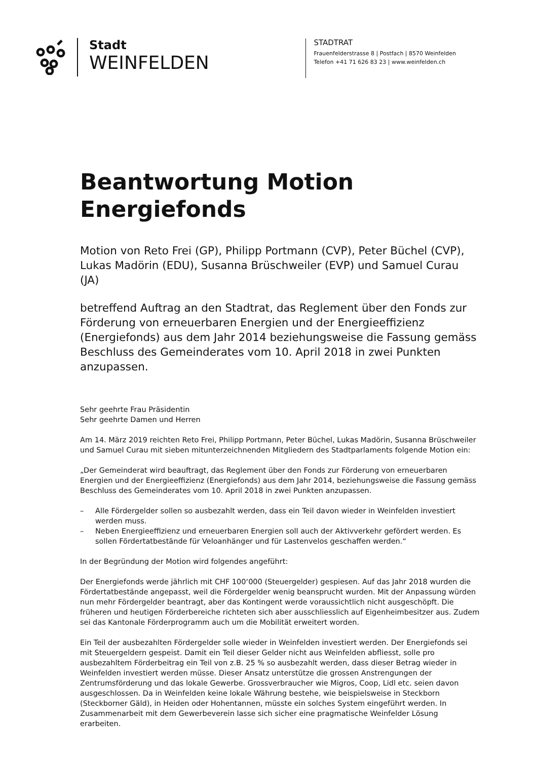Stadt
WEINFELDEN
STADTRAT
Frauenfelderstrasse 8 | Postfach | 8570 Weinfelden
Telefon +41 71 626 83 23 | www.weinfelden.ch
Beantwortung Motion
Energiefonds
Motion von Reto Frei (GP), Philipp Portmann (CVP), Peter Büchel (CVP), Lukas Madörin (EDU), Susanna Brüschweiler (EVP) und Samuel Curau (JA)
betreffend Auftrag an den Stadtrat, das Reglement über den Fonds zur Förderung von erneuerbaren Energien und der Energieeffizienz (Energiefonds) aus dem Jahr 2014 beziehungsweise die Fassung gemäss Beschluss des Gemeinderates vom 10. April 2018 in zwei Punkten anzupassen.
Sehr geehrte Frau Präsidentin
Sehr geehrte Damen und Herren
Am 14. März 2019 reichten Reto Frei, Philipp Portmann, Peter Büchel, Lukas Madörin, Susanna Brüschweiler und Samuel Curau mit sieben mitunterzeichnenden Mitgliedern des Stadtparlaments folgende Motion ein:
„Der Gemeinderat wird beauftragt, das Reglement über den Fonds zur Förderung von erneuerbaren Energien und der Energieeffizienz (Energiefonds) aus dem Jahr 2014, beziehungsweise die Fassung gemäss Beschluss des Gemeinderates vom 10. April 2018 in zwei Punkten anzupassen.
– Alle Fördergelder sollen so ausbezahlt werden, dass ein Teil davon wieder in Weinfelden investiert werden muss.
– Neben Energieeffizienz und erneuerbaren Energien soll auch der Aktivverkehr gefördert werden. Es sollen Fördertatbestände für Veloanhänger und für Lastenvelos geschaffen werden.“
In der Begründung der Motion wird folgendes angeführt:
Der Energiefonds werde jährlich mit CHF 100‘000 (Steuergelder) gespiesen. Auf das Jahr 2018 wurden die Fördertatbestände angepasst, weil die Fördergelder wenig beansprucht wurden. Mit der Anpassung würden nun mehr Fördergelder beantragt, aber das Kontingent werde voraussichtlich nicht ausgeschöpft. Die früheren und heutigen Förderbereiche richteten sich aber ausschliesslich auf Eigenheimbesitzer aus. Zudem sei das Kantonale Förderprogramm auch um die Mobilität erweitert worden.
Ein Teil der ausbezahlten Fördergelder solle wieder in Weinfelden investiert werden. Der Energiefonds sei mit Steuergeldern gespeist. Damit ein Teil dieser Gelder nicht aus Weinfelden abfliesst, solle pro ausbezahltem Förderbeitrag ein Teil von z.B. 25 % so ausbezahlt werden, dass dieser Betrag wieder in Weinfelden investiert werden müsse. Dieser Ansatz unterstütze die grossen Anstrengungen der Zentrumsförderung und das lokale Gewerbe. Grossverbraucher wie Migros, Coop, Lidl etc. seien davon ausgeschlossen. Da in Weinfelden keine lokale Währung bestehe, wie beispielsweise in Steckborn (Steckborner Gäld), in Heiden oder Hohentannen, müsste ein solches System eingeführt werden. In Zusammenarbeit mit dem Gewerbeverein lasse sich sicher eine pragmatische Weinfelder Lösung erarbeiten.